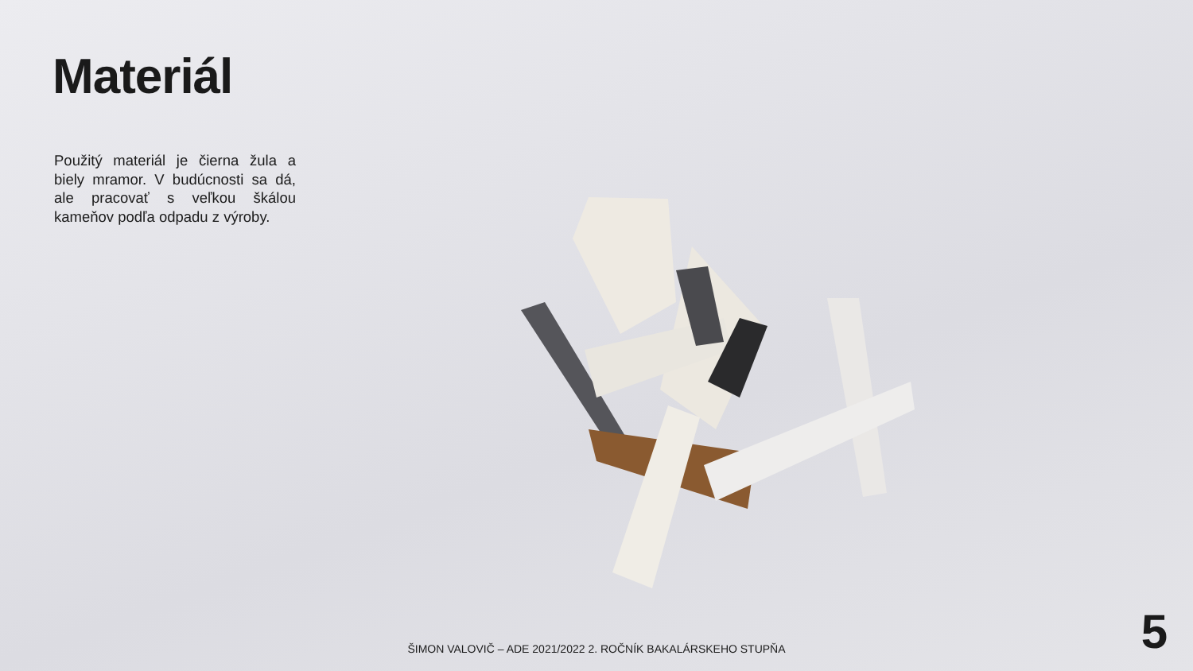Materiál
Použitý materiál je čierna žula a biely mramor. V budúcnosti sa dá, ale pracovať s veľkou škálou kameňov podľa odpadu z výroby.
ŠIMON VALOVIČ – ADE 2021/2022 2. ROČNÍK BAKALÁRSKEHO STUPŇA 5